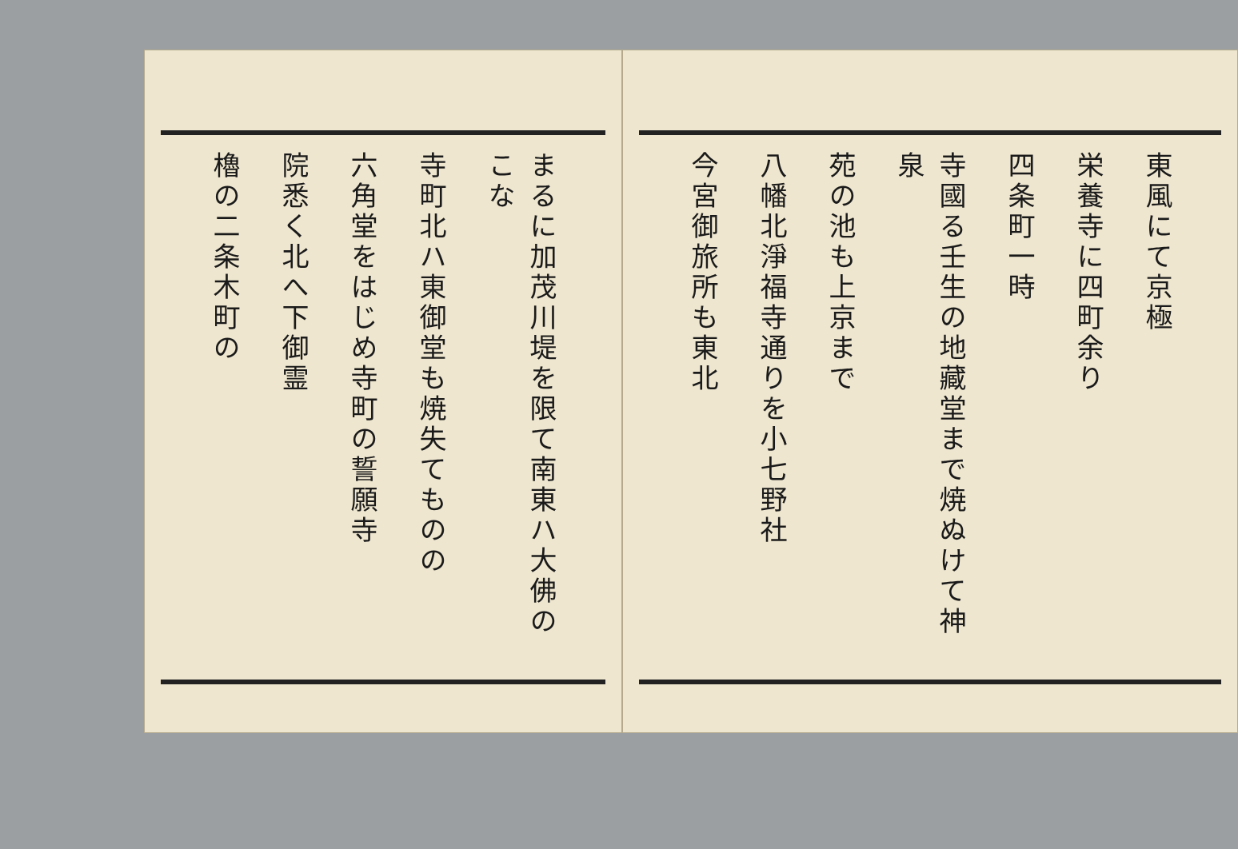まるに加茂川堤を限て南東ハ大佛のこな
寺町北ハ東御堂も焼失てものの
六角堂をはじめ寺町の誓願寺
院悉く北へ下御霊
櫓の二条木町の
東風にて京極
栄養寺に四町余り
四条町一時
寺國る壬生の地藏堂まで焼ぬけて神泉
苑の池も上京まで
八幡北淨福寺通りを小七野社
今宮御旅所も東北